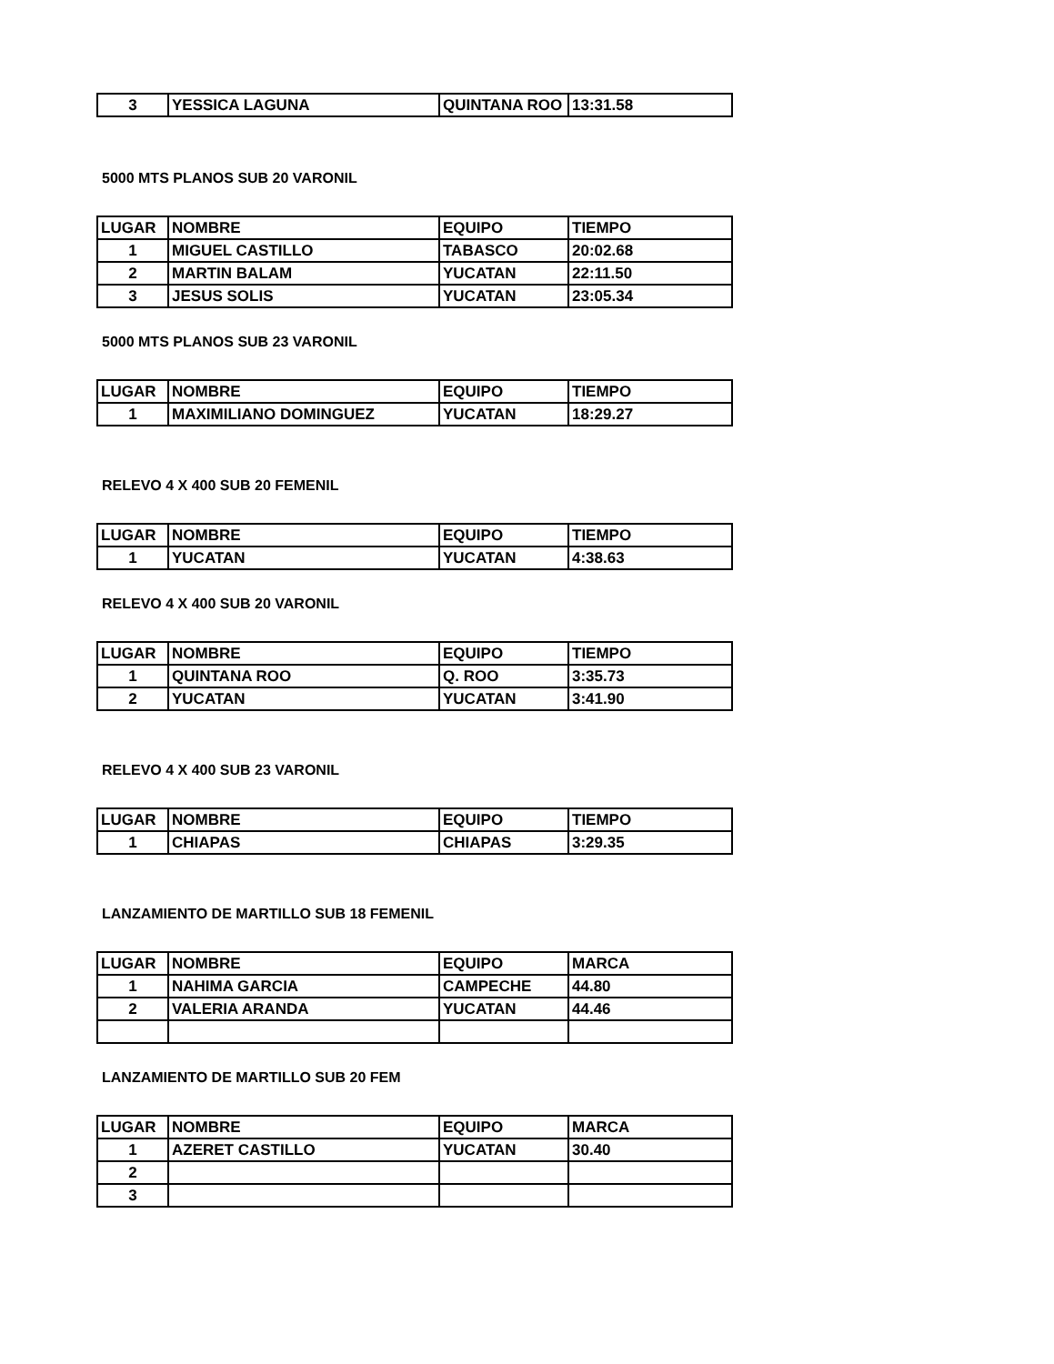| 3 | YESSICA LAGUNA | QUINTANA ROO | 13:31.58 |
5000 MTS PLANOS SUB 20 VARONIL
| LUGAR | NOMBRE | EQUIPO | TIEMPO |
| 1 | MIGUEL CASTILLO | TABASCO | 20:02.68 |
| 2 | MARTIN BALAM | YUCATAN | 22:11.50 |
| 3 | JESUS SOLIS | YUCATAN | 23:05.34 |
5000 MTS PLANOS SUB 23 VARONIL
| LUGAR | NOMBRE | EQUIPO | TIEMPO |
| 1 | MAXIMILIANO DOMINGUEZ | YUCATAN | 18:29.27 |
RELEVO 4 X 400 SUB 20 FEMENIL
| LUGAR | NOMBRE | EQUIPO | TIEMPO |
| 1 | YUCATAN | YUCATAN | 4:38.63 |
RELEVO 4 X 400 SUB 20 VARONIL
| LUGAR | NOMBRE | EQUIPO | TIEMPO |
| 1 | QUINTANA ROO | Q. ROO | 3:35.73 |
| 2 | YUCATAN | YUCATAN | 3:41.90 |
RELEVO 4 X 400 SUB 23 VARONIL
| LUGAR | NOMBRE | EQUIPO | TIEMPO |
| 1 | CHIAPAS | CHIAPAS | 3:29.35 |
LANZAMIENTO DE MARTILLO SUB 18 FEMENIL
| LUGAR | NOMBRE | EQUIPO | MARCA |
| 1 | NAHIMA GARCIA | CAMPECHE | 44.80 |
| 2 | VALERIA ARANDA | YUCATAN | 44.46 |
LANZAMIENTO DE MARTILLO SUB 20 FEM
| LUGAR | NOMBRE | EQUIPO | MARCA |
| 1 | AZERET CASTILLO | YUCATAN | 30.40 |
| 2 | | | |
| 3 | | | |